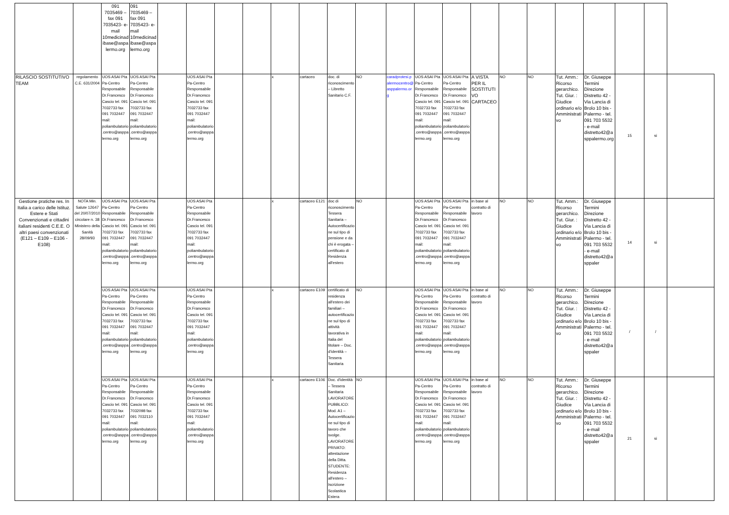| | | 091 7035469 – fax 091 7035423- e-mail 10medicinadibase@aspalermo.org | 091 7035469 – fax 091 7035423- e-mail 10medicinadibase@aspalermo.org | | | | | | | | | | | | | | | | | | | |
| RILASCIO SOSTITUTIVO TEAM | regolamento C.E. 631/2004 | UOS ASAI Pta Pa-Centro Responsabile Dr.Francesco Cascio tel. 091 7032733 fax 091 7032447 mail: poliambulatorio.centro@asppalermo.org | UOS ASAI Pta Pa-Centro Responsabile Dr.Francesco Cascio tel. 091 7032733 fax 091 7032447 mail: poliambulatorio.centro@asppalermo.org | | UOS ASAI Pta Pa-Centro Responsabile Dr.Francesco Cascio tel. 091 7032733 fax 091 7032447 mail: poliambulatorio.centro@asppalermo.org | | | x | cartaceo | doc. di riconoscimento – Libretto Sanitario C.F. | NO | caradprotesi.palermocentro@asppalermo.org | UOS ASAI Pta Pa-Centro Responsabile Dr.Francesco Cascio tel. 091 7032733 fax 091 7032447 mail: poliambulatorio.centro@asppalermo.org | UOS ASAI Pta Pa-Centro Responsabile Dr.Francesco Cascio tel. 091 7032733 fax 091 7032447 mail: poliambulatorio.centro@asppalermo.org | A VISTA PER IL SOSTITUTIVO CARTACEO | NO | NO | Tut. Amm.: Ricorso gerarchico. Tut. Giur. : Giudice ordinario e/o Amministrativo | Dr. Giuseppe Termini Direzione Distretto 42 - Via Lancia di Brolo 10 bis - Palermo - tel. 091 703 5532 - e-mail distretto42@asppalermo.org | 15 | si | |
| Gestione pratiche res. In Italia a carico delle Istituz. Estere e Stati Convenzionati e cittadini italiani residenti C.E.E. O altri paesi convenzionati (E121 – E109 – E106 - E108) | NOTA Min. Salute 12647 del 20/07/2010 circolare n. 38 Ministero della Sanità 28/09/93 | UOS ASAI Pta Pa-Centro Responsabile Dr.Francesco Cascio tel. 091 7032733 fax 091 7032447 mail: poliambulatorio.centro@asppalermo.org | UOS ASAI Pta Pa-Centro Responsabile Dr.Francesco Cascio tel. 091 7032733 fax 091 7032447 mail: poliambulatorio.centro@asppalermo.org | | UOS ASAI Pta Pa-Centro Responsabile Dr.Francesco Cascio tel. 091 7032733 fax 091 7032447 mail: poliambulatorio.centro@asppalermo.org | | | x | cartaceo E121 | doc di riconoscimento Tessera Sanitaria – Autocertificazione sul tipo di pensione e da chi è erogata – certificato di Residenza all'estero | NO | | UOS ASAI Pta Pa-Centro Responsabile Dr.Francesco Cascio tel. 091 7032733 fax 091 7032447 mail: poliambulatorio.centro@asppalermo.org | UOS ASAI Pta Pa-Centro Responsabile Dr.Francesco Cascio tel. 091 7032733 fax 091 7032447 mail: poliambulatorio.centro@asppalermo.org | in base al contratto di lavoro | NO | NO | Tut. Amm.: Ricorso gerarchico. Tut. Giur. : Giudice ordinario e/o Amministrativo | Dr. Giuseppe Termini Direzione Distretto 42 - Via Lancia di Brolo 10 bis - Palermo - tel. 091 703 5532 - e-mail distretto42@asppaler | 14 | si | |
| | | UOS ASAI Pta Pa-Centro Responsabile Dr.Francesco Cascio tel. 091 7032733 fax 091 7032447 mail: poliambulatorio.centro@asppalermo.org | UOS ASAI Pta Pa-Centro Responsabile Dr.Francesco Cascio tel. 091 7032733 fax 091 7032447 mail: poliambulatorio.centro@asppalermo.org | | UOS ASAI Pta Pa-Centro Responsabile Dr.Francesco Cascio tel. 091 7032733 fax 091 7032447 mail: poliambulatorio.centro@asppalermo.org | | | x | cartaceo E109 | certificato di residenza all'estero dei familiari – autocertificazione sul tipo di attività lavorativa in Italia del titolare – Doc. d'identità – Tessera Sanitaria | NO | | UOS ASAI Pta Pa-Centro Responsabile Dr.Francesco Cascio tel. 091 7032733 fax 091 7032447 mail: poliambulatorio.centro@asppalermo.org | UOS ASAI Pta Pa-Centro Responsabile Dr.Francesco Cascio tel. 091 7032733 fax 091 7032447 mail: poliambulatorio.centro@asppalermo.org | in base al contratto di lavoro | NO | NO | Tut. Amm.: Ricorso gerarchico. Tut. Giur. : Giudice ordinario e/o Amministrativo | Dr. Giuseppe Termini Direzione Distretto 42 - Via Lancia di Brolo 10 bis - Palermo - tel. 091 703 5532 - e-mail distretto42@asppaler | / | / | |
| | | UOS ASAI Pta Pa-Centro Responsabile Dr.Francesco Cascio tel. 091 7032733 fax 091 7032447 mail: poliambulatorio.centro@asppalermo.org | UOS ASAI Pta Pa-Centro Responsabile Dr.Francesco Cascio tel. 091 7032098 fax 091 7032110 mail: poliambulatorio.centro@asppalermo.org | | UOS ASAI Pta Pa-Centro Responsabile Dr.Francesco Cascio tel. 091 7032733 fax 091 7032447 mail: poliambulatorio.centro@asppalermo.org | | | x | cartaceo E106 | Doc. d'identità – Tessera Sanitaria LAVORATORE PUBBLICO: Mod. A1 – Autocertificazione sul tipo di lavoro che svolge. LAVORATORE PRIVATO: attestazione della Ditta. STUDENTE: Residenza all'estero – Iscrizione Scolastica Estera | NO | | UOS ASAI Pta Pa-Centro Responsabile Dr.Francesco Cascio tel. 091 7032733 fax 091 7032447 mail: poliambulatorio.centro@asppalermo.org | UOS ASAI Pta Pa-Centro Responsabile Dr.Francesco Cascio tel. 091 7032733 fax 091 7032447 mail: poliambulatorio.centro@asppalermo.org | in base al contratto di lavoro | NO | NO | Tut. Amm.: Ricorso gerarchico. Tut. Giur. : Giudice ordinario e/o Amministrativo | Dr. Giuseppe Termini Direzione Distretto 42 - Via Lancia di Brolo 10 bis - Palermo - tel. 091 703 5532 - e-mail distretto42@asppaler | 21 | si | |